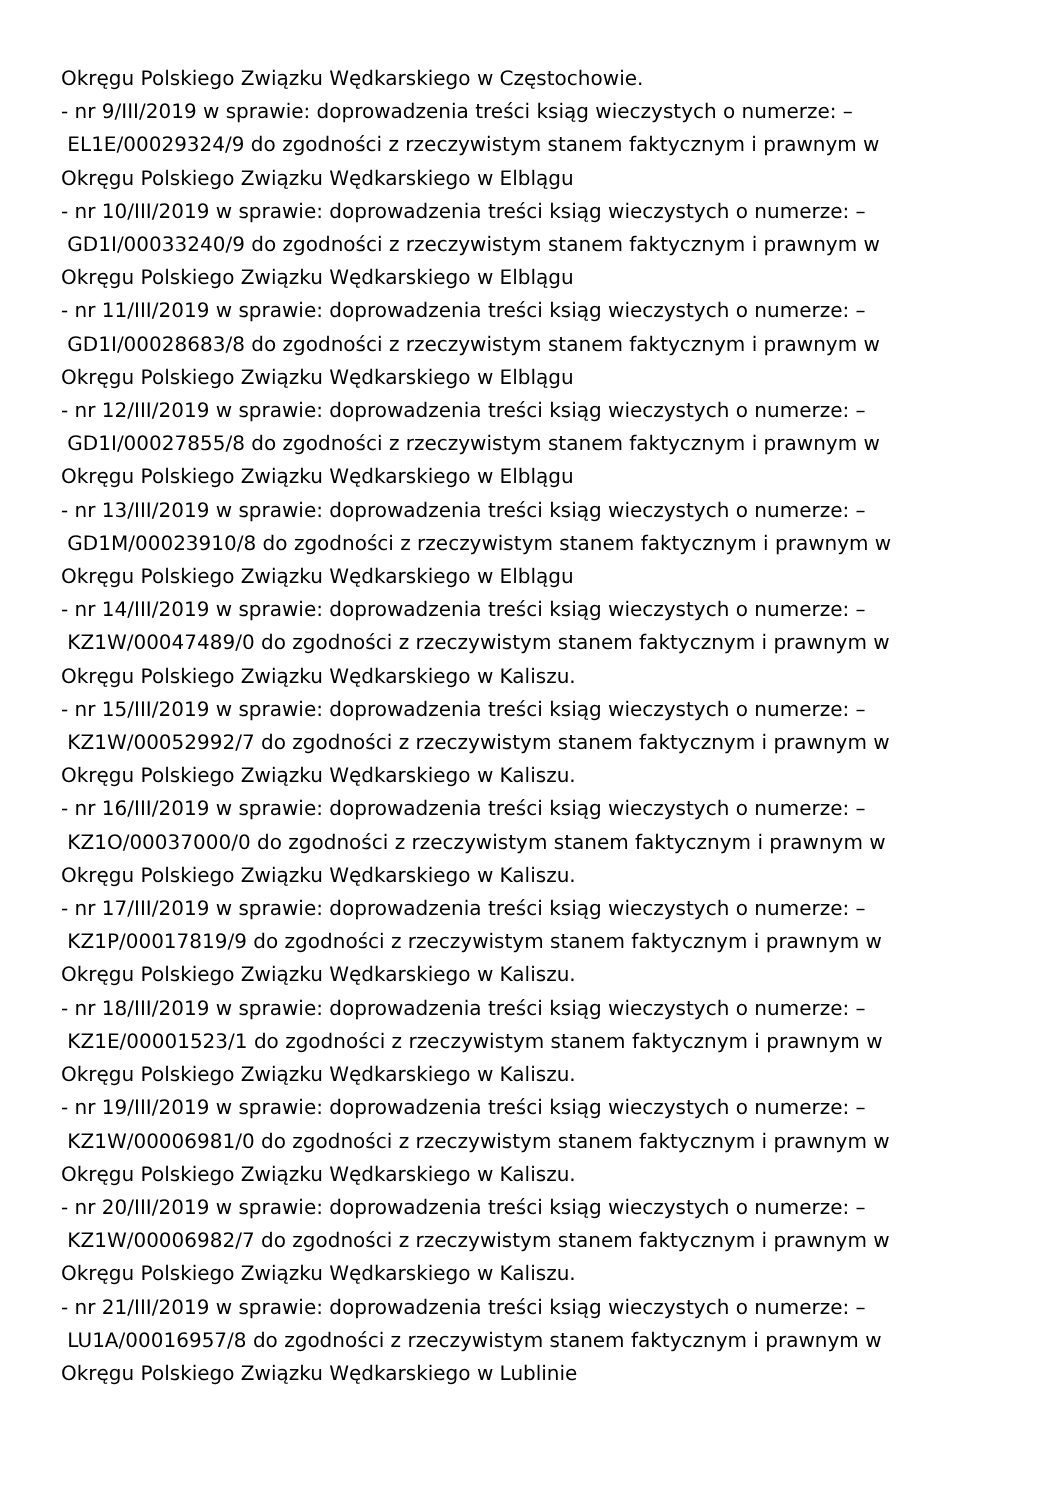Okręgu Polskiego Związku Wędkarskiego w Częstochowie.
- nr 9/III/2019 w sprawie: doprowadzenia treści ksiąg wieczystych o numerze: –
EL1E/00029324/9 do zgodności z rzeczywistym stanem faktycznym i prawnym w
Okręgu Polskiego Związku Wędkarskiego w Elblągu
- nr 10/III/2019 w sprawie: doprowadzenia treści ksiąg wieczystych o numerze: –
GD1I/00033240/9 do zgodności z rzeczywistym stanem faktycznym i prawnym w
Okręgu Polskiego Związku Wędkarskiego w Elblągu
- nr 11/III/2019 w sprawie: doprowadzenia treści ksiąg wieczystych o numerze: –
GD1I/00028683/8 do zgodności z rzeczywistym stanem faktycznym i prawnym w
Okręgu Polskiego Związku Wędkarskiego w Elblągu
- nr 12/III/2019 w sprawie: doprowadzenia treści ksiąg wieczystych o numerze: –
GD1I/00027855/8 do zgodności z rzeczywistym stanem faktycznym i prawnym w
Okręgu Polskiego Związku Wędkarskiego w Elblągu
- nr 13/III/2019 w sprawie: doprowadzenia treści ksiąg wieczystych o numerze: –
GD1M/00023910/8 do zgodności z rzeczywistym stanem faktycznym i prawnym w
Okręgu Polskiego Związku Wędkarskiego w Elblągu
- nr 14/III/2019 w sprawie: doprowadzenia treści ksiąg wieczystych o numerze: –
KZ1W/00047489/0 do zgodności z rzeczywistym stanem faktycznym i prawnym w
Okręgu Polskiego Związku Wędkarskiego w Kaliszu.
- nr 15/III/2019 w sprawie: doprowadzenia treści ksiąg wieczystych o numerze: –
KZ1W/00052992/7 do zgodności z rzeczywistym stanem faktycznym i prawnym w
Okręgu Polskiego Związku Wędkarskiego w Kaliszu.
- nr 16/III/2019 w sprawie: doprowadzenia treści ksiąg wieczystych o numerze: –
KZ1O/00037000/0 do zgodności z rzeczywistym stanem faktycznym i prawnym w
Okręgu Polskiego Związku Wędkarskiego w Kaliszu.
- nr 17/III/2019 w sprawie: doprowadzenia treści ksiąg wieczystych o numerze: –
KZ1P/00017819/9 do zgodności z rzeczywistym stanem faktycznym i prawnym w
Okręgu Polskiego Związku Wędkarskiego w Kaliszu.
- nr 18/III/2019 w sprawie: doprowadzenia treści ksiąg wieczystych o numerze: –
KZ1E/00001523/1 do zgodności z rzeczywistym stanem faktycznym i prawnym w
Okręgu Polskiego Związku Wędkarskiego w Kaliszu.
- nr 19/III/2019 w sprawie: doprowadzenia treści ksiąg wieczystych o numerze: –
KZ1W/00006981/0 do zgodności z rzeczywistym stanem faktycznym i prawnym w
Okręgu Polskiego Związku Wędkarskiego w Kaliszu.
- nr 20/III/2019 w sprawie: doprowadzenia treści ksiąg wieczystych o numerze: –
KZ1W/00006982/7 do zgodności z rzeczywistym stanem faktycznym i prawnym w
Okręgu Polskiego Związku Wędkarskiego w Kaliszu.
- nr 21/III/2019 w sprawie: doprowadzenia treści ksiąg wieczystych o numerze: –
LU1A/00016957/8 do zgodności z rzeczywistym stanem faktycznym i prawnym w
Okręgu Polskiego Związku Wędkarskiego w Lublinie